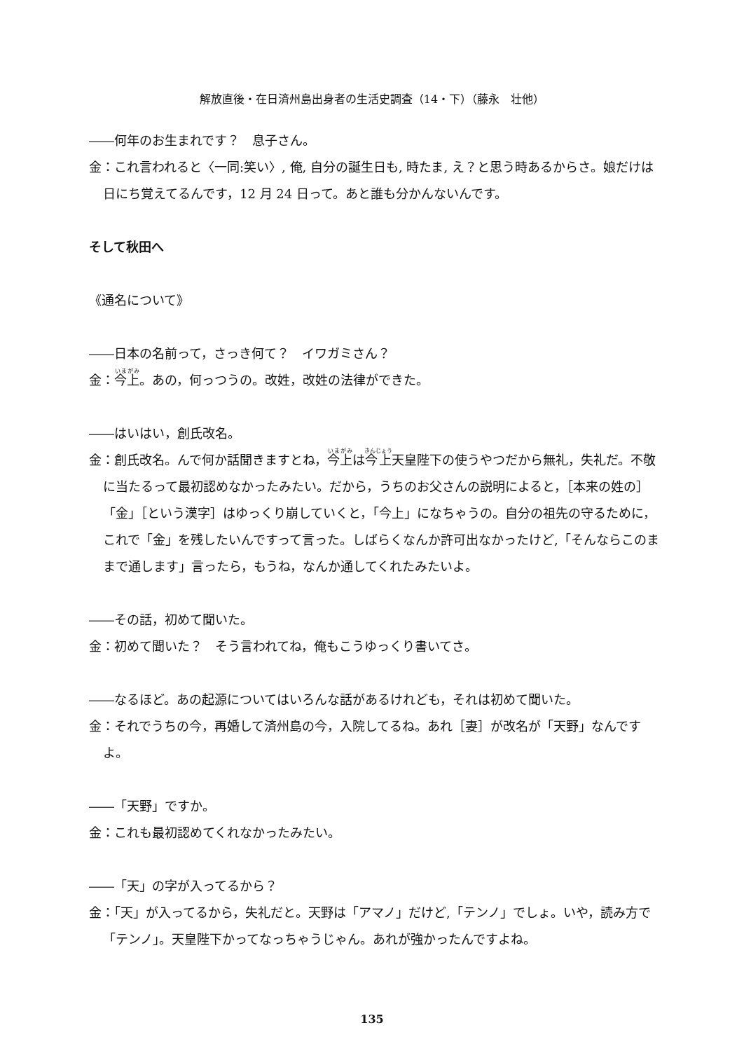解放直後・在日済州島出身者の生活史調査（14・下）（藤永　壮他）
――何年のお生まれです？　息子さん。
金：これ言われると〈一同:笑い〉, 俺, 自分の誕生日も, 時たま, え？と思う時あるからさ。娘だけは日にち覚えてるんです，12 月 24 日って。あと誰も分かんないんです。
そして秋田へ
《通名について》
――日本の名前って，さっき何て？　イワガミさん？
金：今上。あの，何っつうの。改姓，改姓の法律ができた。
――はいはい，創氏改名。
金：創氏改名。んで何か話聞きますとね，今上は今上天皇陛下の使うやつだから無礼，失礼だ。不敬に当たるって最初認めなかったみたい。だから，うちのお父さんの説明によると，［本来の姓の］「金」［という漢字］はゆっくり崩していくと，「今上」になちゃうの。自分の祖先の守るために，これで「金」を残したいんですって言った。しばらくなんか許可出なかったけど,「そんならこのままで通します」言ったら，もうね，なんか通してくれたみたいよ。
――その話，初めて聞いた。
金：初めて聞いた？　そう言われてね，俺もこうゆっくり書いてさ。
――なるほど。あの起源についてはいろんな話があるけれども，それは初めて聞いた。
金：それでうちの今，再婚して済州島の今，入院してるね。あれ［妻］が改名が「天野」なんですよ。
――「天野」ですか。
金：これも最初認めてくれなかったみたい。
――「天」の字が入ってるから？
金：「天」が入ってるから，失礼だと。天野は「アマノ」だけど,「テンノ」でしょ。いや，読み方で「テンノ」。天皇陛下かってなっちゃうじゃん。あれが強かったんですよね。
135